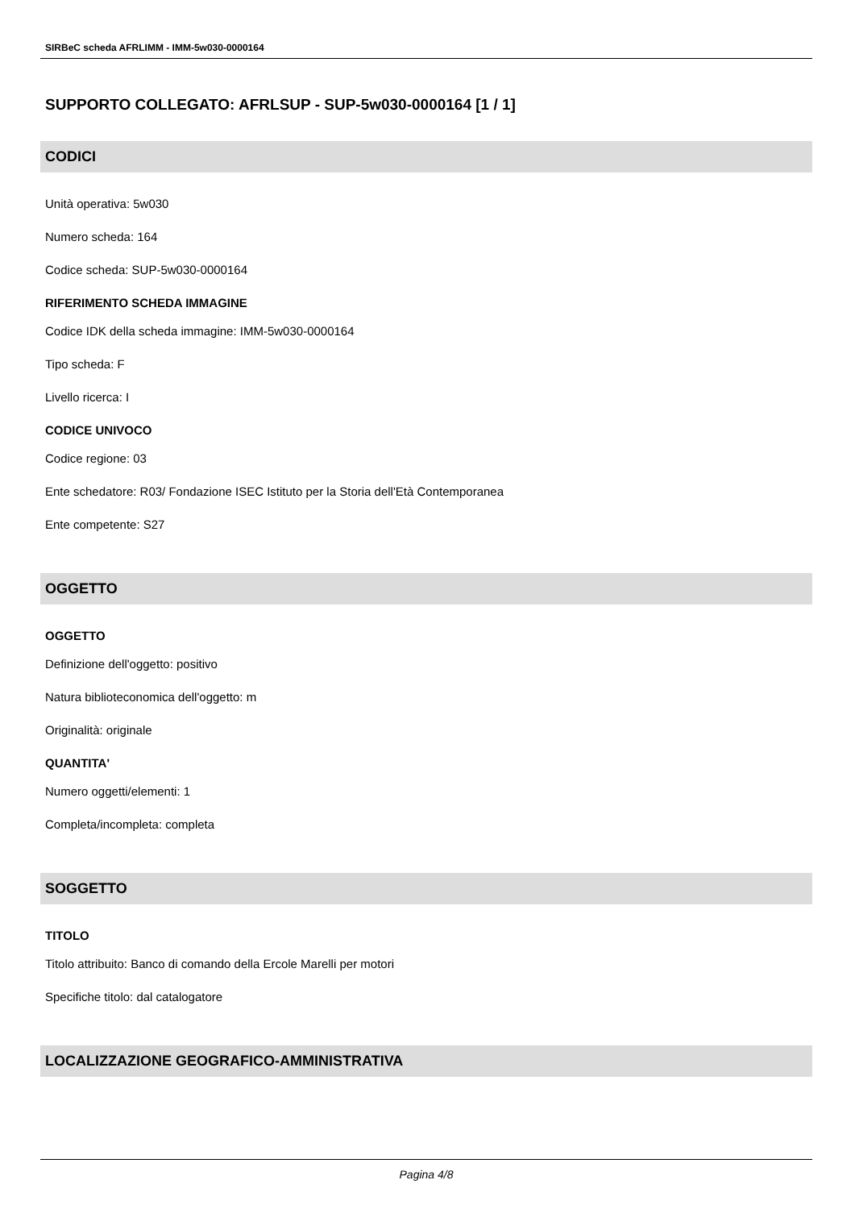SIRBeC scheda AFRLIMM - IMM-5w030-0000164
SUPPORTO COLLEGATO: AFRLSUP - SUP-5w030-0000164 [1 / 1]
CODICI
Unità operativa: 5w030
Numero scheda: 164
Codice scheda: SUP-5w030-0000164
RIFERIMENTO SCHEDA IMMAGINE
Codice IDK della scheda immagine: IMM-5w030-0000164
Tipo scheda: F
Livello ricerca: I
CODICE UNIVOCO
Codice regione: 03
Ente schedatore: R03/ Fondazione ISEC Istituto per la Storia dell'Età Contemporanea
Ente competente: S27
OGGETTO
OGGETTO
Definizione dell'oggetto: positivo
Natura biblioteconomica dell'oggetto: m
Originalità: originale
QUANTITA'
Numero oggetti/elementi: 1
Completa/incompleta: completa
SOGGETTO
TITOLO
Titolo attribuito: Banco di comando della Ercole Marelli per motori
Specifiche titolo: dal catalogatore
LOCALIZZAZIONE GEOGRAFICO-AMMINISTRATIVA
Pagina 4/8